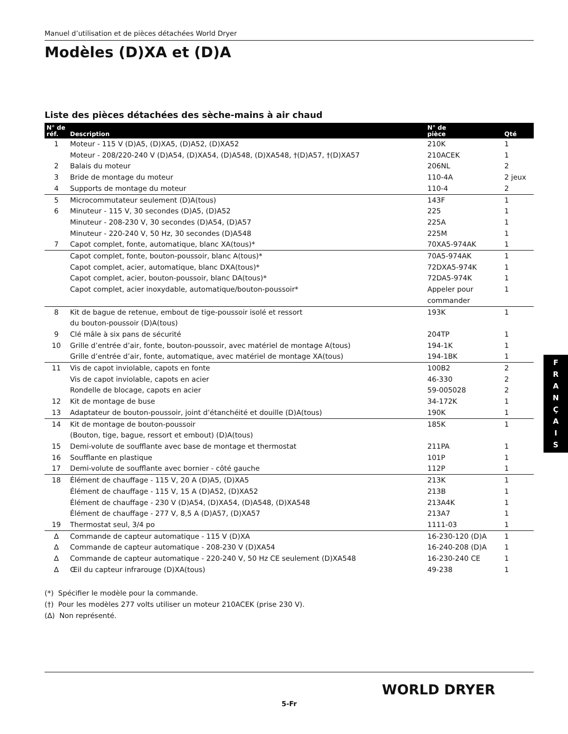Manuel d’utilisation et de pièces détachées World Dryer
Modèles (D)XA et (D)A
Liste des pièces détachées des sèche-mains à air chaud
| N° de réf. | Description | N° de pièce | Qté |
| --- | --- | --- | --- |
| 1 | Moteur - 115 V (D)A5, (D)XA5, (D)A52, (D)XA52 | 210K | 1 |
| | Moteur - 208/220-240 V (D)A54, (D)XA54, (D)A548, (D)XA548, †(D)A57, †(D)XA57 | 210ACEK | 1 |
| 2 | Balais du moteur | 206NL | 2 |
| 3 | Bride de montage du moteur | 110-4A | 2 jeux |
| 4 | Supports de montage du moteur | 110-4 | 2 |
| 5 | Microcommutateur seulement (D)A(tous) | 143F | 1 |
| 6 | Minuteur - 115 V, 30 secondes (D)A5, (D)A52 | 225 | 1 |
| | Minuteur - 208-230 V, 30 secondes (D)A54, (D)A57 | 225A | 1 |
| | Minuteur - 220-240 V, 50 Hz, 30 secondes (D)A548 | 225M | 1 |
| 7 | Capot complet, fonte, automatique, blanc XA(tous)* | 70XA5-974AK | 1 |
| | Capot complet, fonte, bouton-poussoir, blanc A(tous)* | 70A5-974AK | 1 |
| | Capot complet, acier, automatique, blanc DXA(tous)* | 72DXA5-974K | 1 |
| | Capot complet, acier, bouton-poussoir, blanc DA(tous)* | 72DA5-974K | 1 |
| | Capot complet, acier inoxydable, automatique/bouton-poussoir* | Appeler pour commander | 1 |
| 8 | Kit de bague de retenue, embout de tige-poussoir isolé et ressort du bouton-poussoir (D)A(tous) | 193K | 1 |
| 9 | Clé mâle à six pans de sécurité | 204TP | 1 |
| 10 | Grille d’entrée d’air, fonte, bouton-poussoir, avec matériel de montage A(tous) | 194-1K | 1 |
| | Grille d’entrée d’air, fonte, automatique, avec matériel de montage XA(tous) | 194-1BK | 1 |
| 11 | Vis de capot inviolable, capots en fonte | 100B2 | 2 |
| | Vis de capot inviolable, capots en acier | 46-330 | 2 |
| | Rondelle de blocage, capots en acier | 59-005028 | 2 |
| 12 | Kit de montage de buse | 34-172K | 1 |
| 13 | Adaptateur de bouton-poussoir, joint d’étanchéité et douille (D)A(tous) | 190K | 1 |
| 14 | Kit de montage de bouton-poussoir (Bouton, tige, bague, ressort et embout) (D)A(tous) | 185K | 1 |
| 15 | Demi-volute de soufflante avec base de montage et thermostat | 211PA | 1 |
| 16 | Soufflante en plastique | 101P | 1 |
| 17 | Demi-volute de soufflante avec bornier - côté gauche | 112P | 1 |
| 18 | Élément de chauffage - 115 V, 20 A (D)A5, (D)XA5 | 213K | 1 |
| | Élément de chauffage - 115 V, 15 A (D)A52, (D)XA52 | 213B | 1 |
| | Élément de chauffage - 230 V (D)A54, (D)XA54, (D)A548, (D)XA548 | 213A4K | 1 |
| | Élément de chauffage - 277 V, 8,5 A (D)A57, (D)XA57 | 213A7 | 1 |
| 19 | Thermostat seul, 3/4 po | 1111-03 | 1 |
| ∆ | Commande de capteur automatique - 115 V (D)XA | 16-230-120 (D)A | 1 |
| ∆ | Commande de capteur automatique - 208-230 V (D)XA54 | 16-240-208 (D)A | 1 |
| ∆ | Commande de capteur automatique - 220-240 V, 50 Hz CE seulement (D)XA548 | 16-230-240 CE | 1 |
| ∆ | Œil du capteur infrarouge (D)XA(tous) | 49-238 | 1 |
(*) Spécifier le modèle pour la commande.
(†) Pour les modèles 277 volts utiliser un moteur 210ACEK (prise 230 V).
(∆) Non représenté.
F
R
A
N
Ç
A
I
S
WORLD DRYER
5-Fr